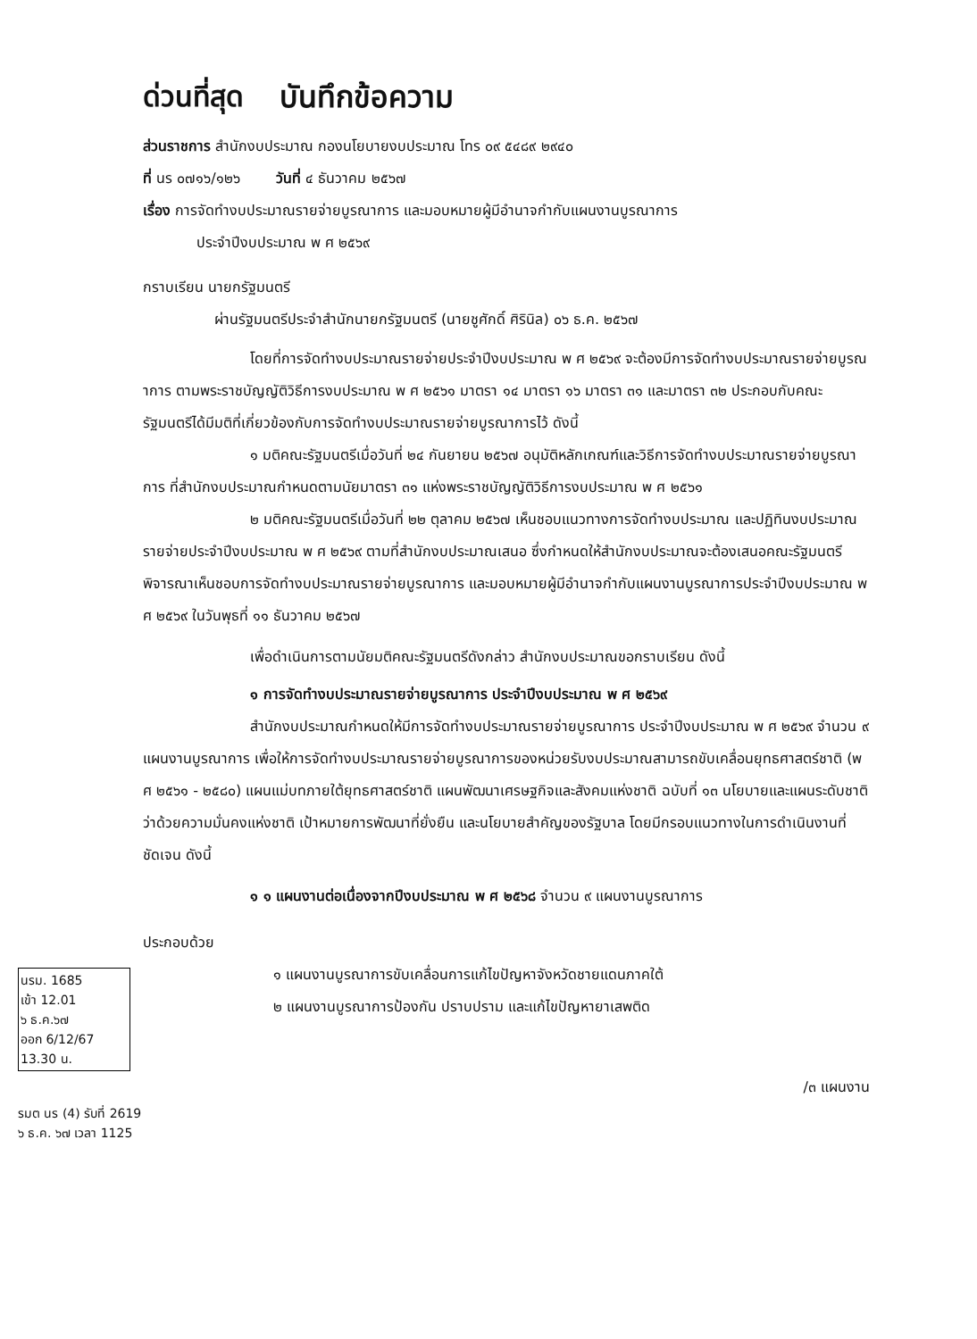ด่วนที่สุด บันทึกข้อความ
ส่วนราชการ สำนักงบประมาณ กองนโยบายงบประมาณ โทร ๐๙ ๕๔๘๙ ๒๙๔๐
ที่ นร ๐๗๑๖/๑๒๖ วันที่ ๔ ธันวาคม ๒๕๖๗
เรื่อง การจัดทำงบประมาณรายจ่ายบูรณาการ และมอบหมายผู้มีอำนาจกำกับแผนงานบูรณาการ
ประจำปีงบประมาณ พ ศ ๒๕๖๙
กราบเรียน นายกรัฐมนตรี
ผ่านรัฐมนตรีประจำสำนักนายกรัฐมนตรี (นายชูศักดิ์ ศิรินิล) ๐๖ ธ.ค. ๒๕๖๗
โดยที่การจัดทำงบประมาณรายจ่ายประจำปีงบประมาณ พ ศ ๒๕๖๙ จะต้องมีการจัดทำงบประมาณรายจ่ายบูรณาการ ตามพระราชบัญญัติวิธีการงบประมาณ พ ศ ๒๕๖๑ มาตรา ๑๔ มาตรา ๑๖ มาตรา ๓๑ และมาตรา ๓๒ ประกอบกับคณะรัฐมนตรีได้มีมติที่เกี่ยวข้องกับการจัดทำงบประมาณรายจ่ายบูรณาการไว้ ดังนี้
๑ มติคณะรัฐมนตรีเมื่อวันที่ ๒๔ กันยายน ๒๕๖๗ อนุมัติหลักเกณฑ์และวิธีการจัดทำงบประมาณรายจ่ายบูรณาการ ที่สำนักงบประมาณกำหนดตามนัยมาตรา ๓๑ แห่งพระราชบัญญัติวิธีการงบประมาณ พ ศ ๒๕๖๑
๒ มติคณะรัฐมนตรีเมื่อวันที่ ๒๒ ตุลาคม ๒๕๖๗ เห็นชอบแนวทางการจัดทำงบประมาณ และปฏิทินงบประมาณรายจ่ายประจำปีงบประมาณ พ ศ ๒๕๖๙ ตามที่สำนักงบประมาณเสนอ ซึ่งกำหนดให้สำนักงบประมาณจะต้องเสนอคณะรัฐมนตรีพิจารณาเห็นชอบการจัดทำงบประมาณรายจ่ายบูรณาการ และมอบหมายผู้มีอำนาจกำกับแผนงานบูรณาการประจำปีงบประมาณ พ ศ ๒๕๖๙ ในวันพุธที่ ๑๑ ธันวาคม ๒๕๖๗
เพื่อดำเนินการตามนัยมติคณะรัฐมนตรีดังกล่าว สำนักงบประมาณขอกราบเรียน ดังนี้
๑ การจัดทำงบประมาณรายจ่ายบูรณาการ ประจำปีงบประมาณ พ ศ ๒๕๖๙
สำนักงบประมาณกำหนดให้มีการจัดทำงบประมาณรายจ่ายบูรณาการ ประจำปีงบประมาณ พ ศ ๒๕๖๙ จำนวน ๙ แผนงานบูรณาการ เพื่อให้การจัดทำงบประมาณรายจ่ายบูรณาการของหน่วยรับงบประมาณสามารถขับเคลื่อนยุทธศาสตร์ชาติ (พ ศ ๒๕๖๑ - ๒๕๘๐) แผนแม่บทภายใต้ยุทธศาสตร์ชาติ แผนพัฒนาเศรษฐกิจและสังคมแห่งชาติ ฉบับที่ ๑๓ นโยบายและแผนระดับชาติว่าด้วยความมั่นคงแห่งชาติ เป้าหมายการพัฒนาที่ยั่งยืน และนโยบายสำคัญของรัฐบาล โดยมีกรอบแนวทางในการดำเนินงานที่ชัดเจน ดังนี้
๑ ๑ แผนงานต่อเนื่องจากปีงบประมาณ พ ศ ๒๕๖๘ จำนวน ๙ แผนงานบูรณาการ
ประกอบด้วย
นรม. 1685
เข้า 12.01
๖ ธ.ค.๖๗
ออก 6/12/67
13.30 น.
๑ แผนงานบูรณาการขับเคลื่อนการแก้ไขปัญหาจังหวัดชายแดนภาคใต้
๒ แผนงานบูรณาการป้องกัน ปราบปราม และแก้ไขปัญหายาเสพติด
/๓ แผนงาน
รมต นร (4) รับที่ 2619
๖ ธ.ค. ๖๗ เวลา 1125